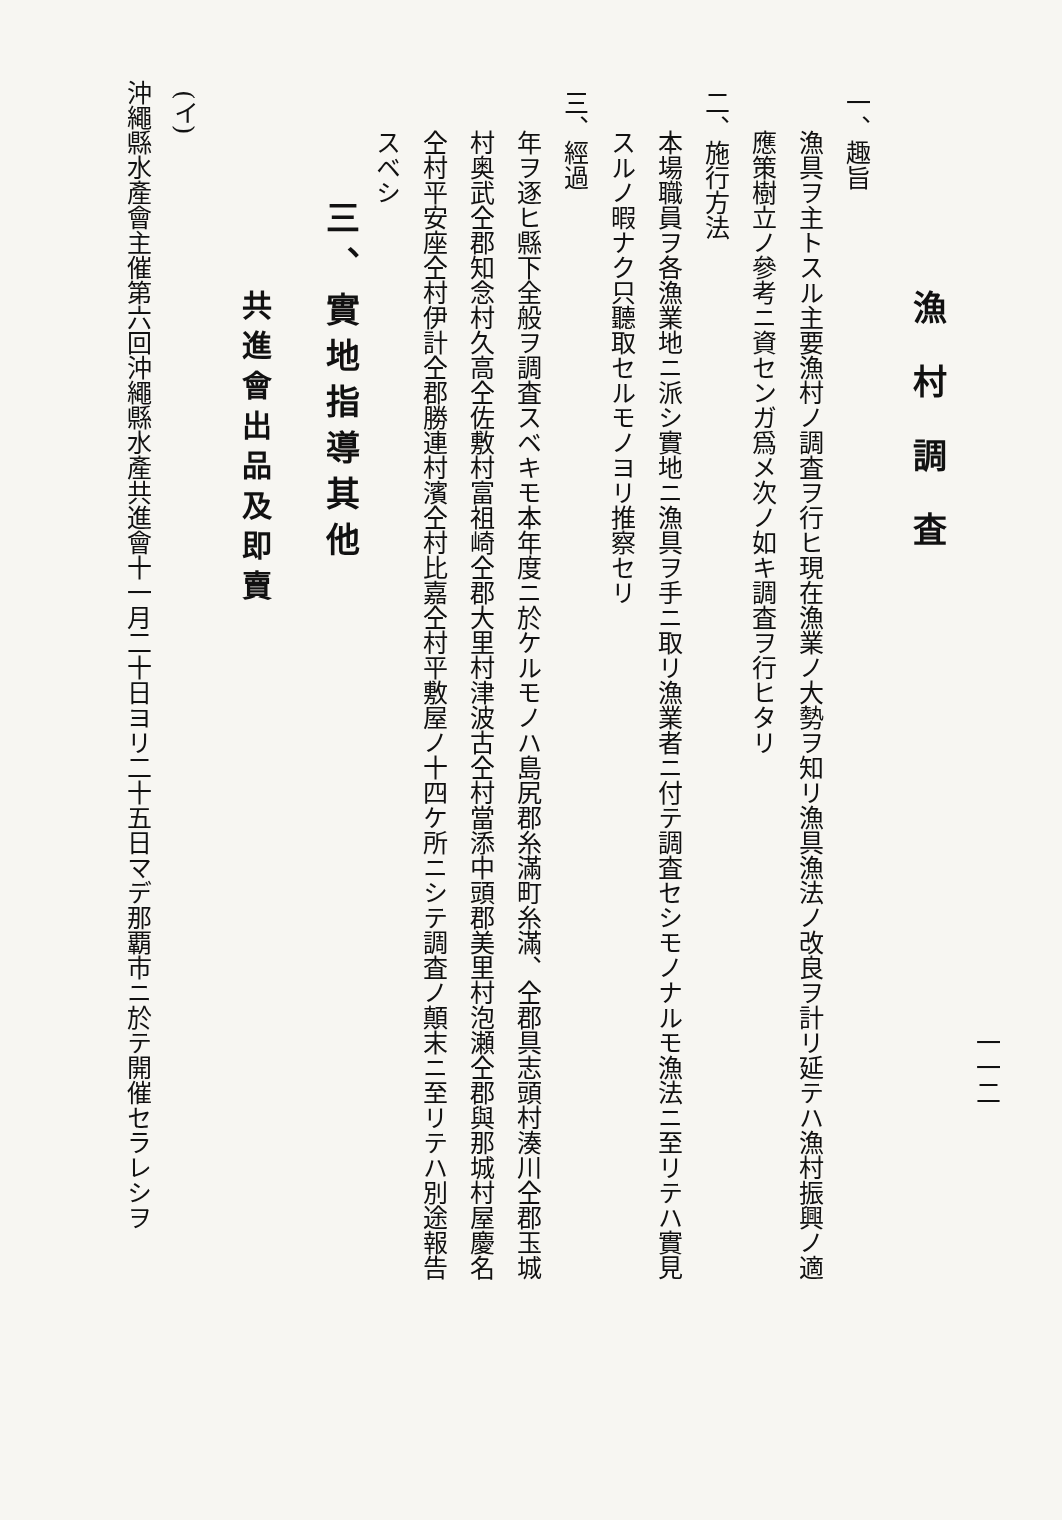一一二
漁村調査
一、趣旨
漁具ヲ主トスル主要漁村ノ調査ヲ行ヒ現在漁業ノ大勢ヲ知リ漁具漁法ノ改良ヲ計リ延テハ漁村振興ノ適
應策樹立ノ參考ニ資センガ爲メ次ノ如キ調査ヲ行ヒタリ
二、施行方法
本場職員ヲ各漁業地ニ派シ實地ニ漁具ヲ手ニ取リ漁業者ニ付テ調査セシモノナルモ漁法ニ至リテハ實見
スルノ暇ナク只聽取セルモノヨリ推察セリ
三、經過
年ヲ逐ヒ縣下全般ヲ調査スベキモ本年度ニ於ケルモノハ島尻郡糸滿町糸滿、仝郡具志頭村湊川仝郡玉城
村奥武仝郡知念村久高仝佐敷村富祖崎仝郡大里村津波古仝村當添中頭郡美里村泡瀬仝郡與那城村屋慶名
仝村平安座仝村伊計仝郡勝連村濱仝村比嘉仝村平敷屋ノ十四ケ所ニシテ調査ノ顛末ニ至リテハ別途報告
スベシ
三、實地指導其他
共進會出品及即賣
(イ)
沖繩縣水產會主催第六回沖繩縣水產共進會十一月二十日ヨリ二十五日マデ那覇市ニ於テ開催セラレシヲ